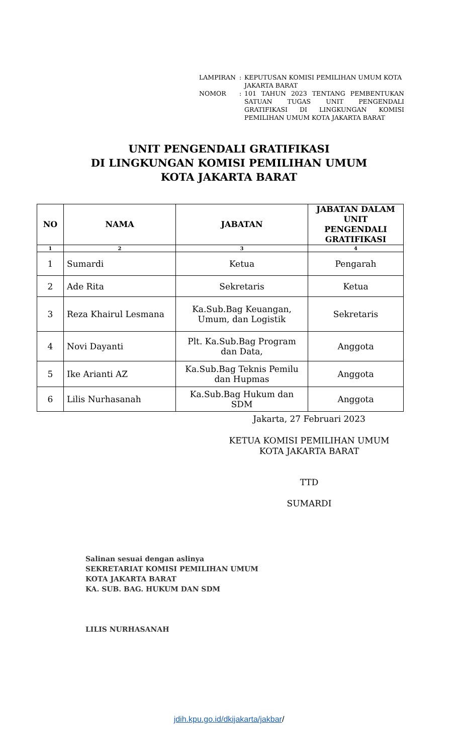| LAMPIRAN | : | KEPUTUSAN KOMISI PEMILIHAN UMUM KOTA JAKARTA BARAT |
| NOMOR | : | 101 TAHUN 2023 TENTANG PEMBENTUKAN SATUAN TUGAS UNIT PENGENDALI GRATIFIKASI DI LINGKUNGAN KOMISI PEMILIHAN UMUM KOTA JAKARTA BARAT |
UNIT PENGENDALI GRATIFIKASI
DI LINGKUNGAN KOMISI PEMILIHAN UMUM
KOTA JAKARTA BARAT
| NO | NAMA | JABATAN | JABATAN DALAM UNIT PENGENDALI GRATIFIKASI |
| --- | --- | --- | --- |
| 1 | 2 | 3 | 4 |
| 1 | Sumardi | Ketua | Pengarah |
| 2 | Ade Rita | Sekretaris | Ketua |
| 3 | Reza Khairul Lesmana | Ka.Sub.Bag Keuangan, Umum, dan Logistik | Sekretaris |
| 4 | Novi Dayanti | Plt. Ka.Sub.Bag Program dan Data, | Anggota |
| 5 | Ike Arianti AZ | Ka.Sub.Bag Teknis Pemilu dan Hupmas | Anggota |
| 6 | Lilis Nurhasanah | Ka.Sub.Bag Hukum dan SDM | Anggota |
Jakarta, 27 Februari 2023
KETUA KOMISI PEMILIHAN UMUM
KOTA JAKARTA BARAT
TTD
SUMARDI
Salinan sesuai dengan aslinya
SEKRETARIAT KOMISI PEMILIHAN UMUM
KOTA JAKARTA BARAT
KA. SUB. BAG. HUKUM DAN SDM
LILIS NURHASANAH
jdih.kpu.go.id/dkijakarta/jakbar/